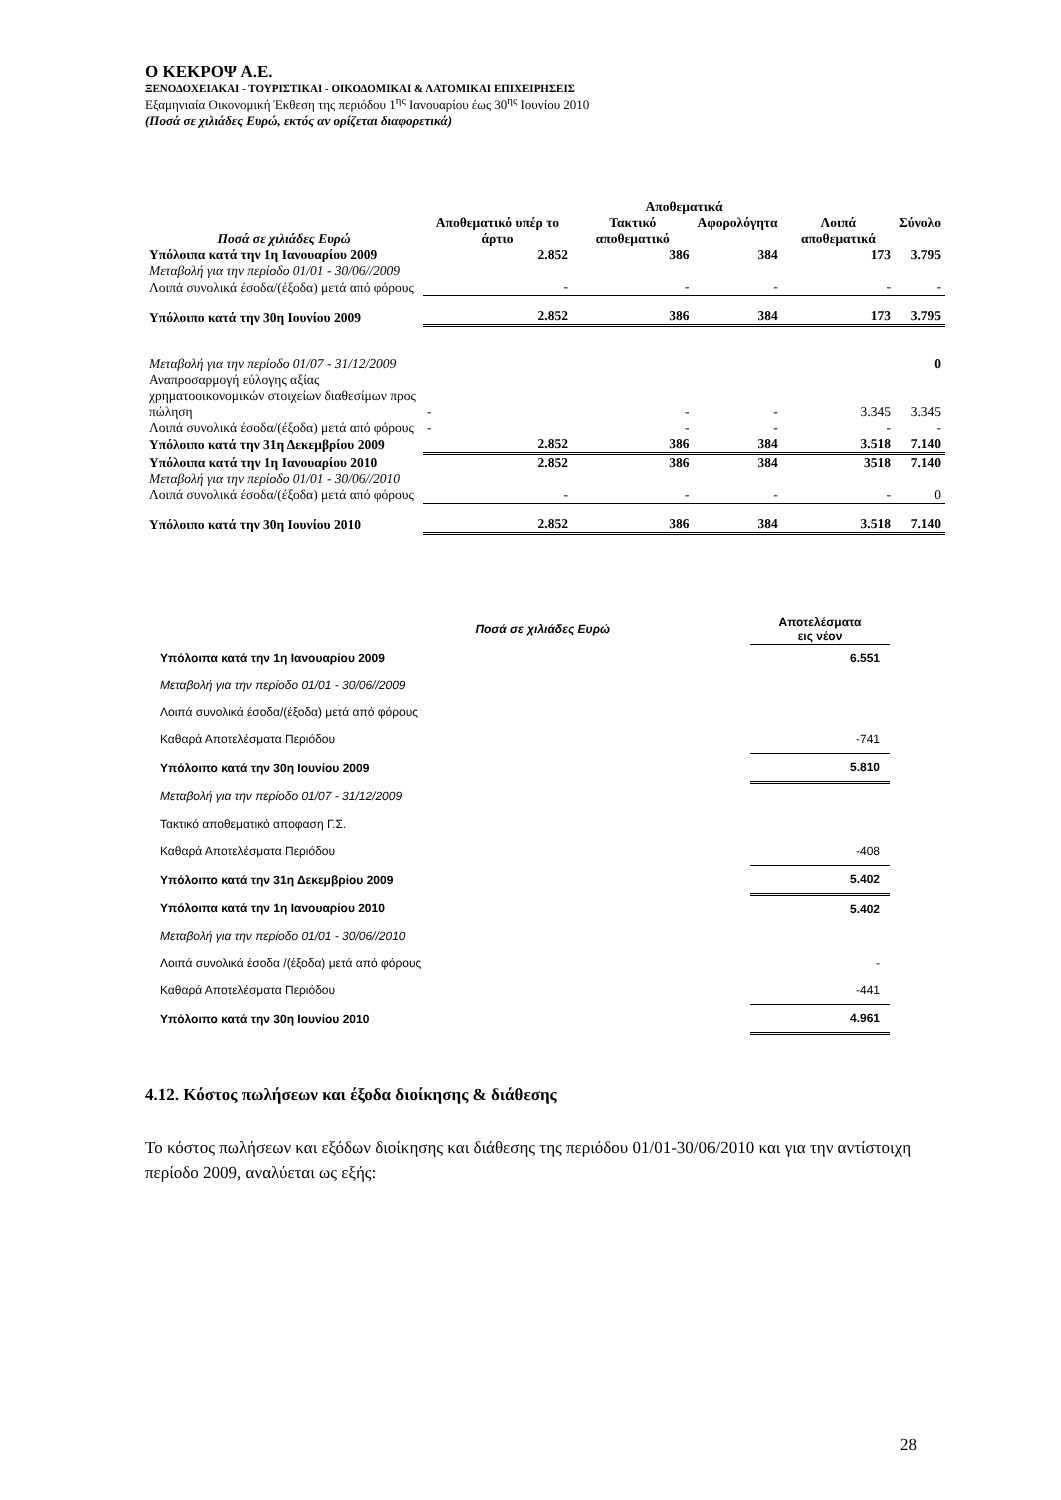Ο ΚΕΚΡΟΨ Α.Ε.
ΞΕΝΟΔΟΧΕΙΑΚΑΙ - ΤΟΥΡΙΣΤΙΚΑΙ - ΟΙΚΟΔΟΜΙΚΑΙ & ΛΑΤΟΜΙΚΑΙ ΕΠΙΧΕΙΡΗΣΕΙΣ
Εξαμηνιαία Οικονομική Έκθεση της περιόδου 1<sup>ης</sup> Ιανουαρίου έως 30<sup>ης</sup> Ιουνίου 2010
(Ποσά σε χιλιάδες Ευρώ, εκτός αν ορίζεται διαφορετικά)
| | Αποθεματικά | | | | |
| --- | --- | --- | --- | --- | --- |
| Ποσά σε χιλιάδες Ευρώ | Αποθεματικό υπέρ το άρτιο | Τακτικό αποθεματικό | Αφορολόγητα | Λοιπά αποθεματικά | Σύνολο |
| Υπόλοιπα κατά την 1η Ιανουαρίου 2009 | 2.852 | 386 | 384 | 173 | 3.795 |
| Μεταβολή για την περίοδο 01/01 - 30/06//2009 | | | | | |
| Λοιπά συνολικά έσοδα/(έξοδα) μετά από φόρους | - | - | - | - | - |
| Υπόλοιπο κατά την 30η Ιουνίου 2009 | 2.852 | 386 | 384 | 173 | 3.795 |
| Μεταβολή για την περίοδο 01/07 - 31/12/2009 | | | | | 0 |
| Αναπροσαρμογή εύλογης αξίας χρηματοοικονομικών στοιχείων διαθεσίμων προς πώληση | - | - | - | 3.345 | 3.345 |
| Λοιπά συνολικά έσοδα/(έξοδα) μετά από φόρους | - | - | - | - | - |
| Υπόλοιπο κατά την 31η Δεκεμβρίου 2009 | 2.852 | 386 | 384 | 3.518 | 7.140 |
| Υπόλοιπα κατά την 1η Ιανουαρίου 2010 | 2.852 | 386 | 384 | 3518 | 7.140 |
| Μεταβολή για την περίοδο 01/01 - 30/06//2010 | | | | | |
| Λοιπά συνολικά έσοδα/(έξοδα) μετά από φόρους | - | - | - | - | 0 |
| Υπόλοιπο κατά την 30η Ιουνίου 2010 | 2.852 | 386 | 384 | 3.518 | 7.140 |
| Ποσά σε χιλιάδες Ευρώ | Αποτελέσματα εις νέον |
| Υπόλοιπα κατά την 1η Ιανουαρίου 2009 | 6.551 |
| Μεταβολή για την περίοδο 01/01 - 30/06//2009 | |
| Λοιπά συνολικά έσοδα/(έξοδα) μετά από φόρους | |
| Καθαρά Αποτελέσματα Περιόδου | -741 |
| Υπόλοιπο κατά την 30η Ιουνίου 2009 | 5.810 |
| Μεταβολή για την περίοδο 01/07 - 31/12/2009 | |
| Τακτικό αποθεματικό αποφαση Γ.Σ. | |
| Καθαρά Αποτελέσματα Περιόδου | -408 |
| Υπόλοιπο κατά την 31η Δεκεμβρίου 2009 | 5.402 |
| Υπόλοιπα κατά την 1η Ιανουαρίου 2010 | 5.402 |
| Μεταβολή για την περίοδο 01/01 - 30/06//2010 | |
| Λοιπά συνολικά έσοδα /(έξοδα) μετά από φόρους | - |
| Καθαρά Αποτελέσματα Περιόδου | -441 |
| Υπόλοιπο κατά την 30η Ιουνίου 2010 | 4.961 |
4.12. Κόστος πωλήσεων και έξοδα διοίκησης & διάθεσης
Το κόστος πωλήσεων και εξόδων διοίκησης και διάθεσης της περιόδου 01/01-30/06/2010 και για την αντίστοιχη περίοδο 2009, αναλύεται ως εξής:
28